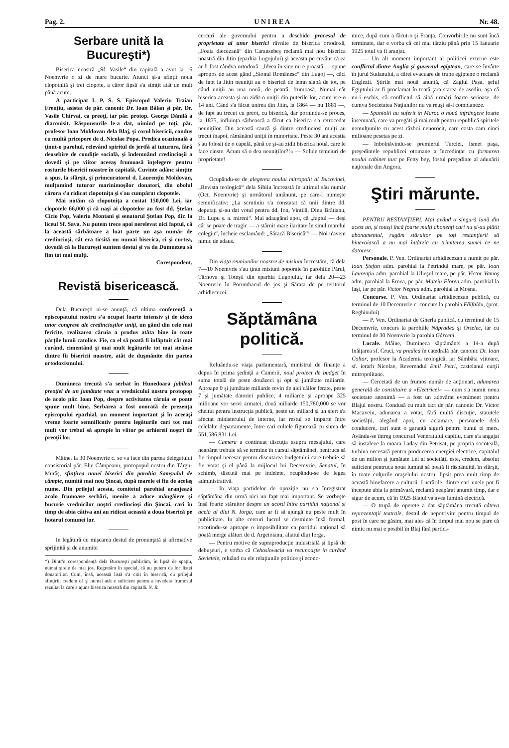Pag. 2. U N I R E A Nr. 48.
Serbare unită la Bucureşti*)
Biserica noastră „Sf. Vasile“ din capitală a avut la 16 Noemvrie o zi de mare bucurie. Atunci şi-a sfinţit noua clopotniţă şi trei clopote, a căror lipsă s'a simţit atât de mult până acum.
A participat I. P. S. S. Episcopul Valeriu Traian Frenţiu, asistat de păr. canonic Dr. Ioan Bălan şi păr. Dr. Vasile Chirvai, ca preoţi, iar păr. protop. George Dănilă a diaconisit. Răspunsurile le-a dat, uimind pe toţi, păr. profesor Ioan Moldovan dela Blaj, şi corul bisericii, condus cu multă pricepere de d. Nicolae Popa. Predica ocazională a ţinut-o parohul, relevând spiritul de jertfă al tuturora, fără deosebire de condiţie socială, şi îndemnând credincioşii a dovedi şi pe viitor aceeaş frumoasă înţelegere pentru rosturile bisericii noastre în capitală. Cuvinte adânc simţite a spus, la sfârşit, şi primcuratorul d. Laurenţiu Moldovan, mulţumind tuturor marinimoşilor donatori, din obolul cărora s'a ridicat clopotniţa şi s'au cumpărat clopotele.
Mai notăm că clopotniţa a costat 150,000 Lei, iar clopotele 66,000 şi că naşi ai clopotelor au fost dd. Ştefan Cicio Pop, Valeriu Montani şi senatorul Ştefan Pop, dir. la liceul Sf. Sava. Nu putem trece apoi nerelevat nici faptul, că la această sărbătoare a luat parte un aşa număr de credincioşi, cât era ticsită nu numai biserica, ci şi curtea, dovadă că la Bucureşti suntem destui şi va da Dumnezeu să fim tot mai mulţi.
Corespondent.
Revistă bisericească.
Dela Bucureşti ni-se anunţă, că ultima conferenţă a episcopatului nostru s'a ocupat foarte intensiv şi de ideea unor congrese ale credincioşilor uniţi, un gând din cele mai fericite, realizarea căruia a produs atâta bine în toate părţile lumii catolice. Fie, ca el să poată fi înfăptuit cât mai curând, cimentând şi mai mult legăturile tot mai strânse dintre fii bisericii noastre, atât de duşmănite din partea ortodoxismului.
Dumineca trecută s'a serbat în Hunedoara jubileul preoţiei de un jumătate veac a vrednicului nostru protopop de acolo păr. Ioan Pop, despre activitatea căruia se poate spune mult bine. Serbarea a fost onorată de prezenţa episcopului eparhial, un moment important şi în aceeaşi vreme foarte semnificativ pentru legăturile cari tot mai mult vor trebui să apropie în viitor pe arhiereii noştri de preoţii lor.
Mâine, la 30 Noemvrie c. se va face din partea delegatului consistorial păr. Elie Câmpeanu, protopopul nostru din Târgu-Murăş, sfinţirea nouei biserici din parohia Samşudul de câmpie, numită mai nou Şincai, după marele ei fiu de acelaş nume. Din prilejul acesta, comitetul parohial aranjează acolo frumoase serbări, menite a aduce mângâiere şi bucurie vrednicilor noştri credincioşi din Şincai, cari în timp de abia câtiva ani au ridicat această a doua biserică pe hotarul comunei lor.
In legătură cu mişcarea destul de pronunţată şi afirmative sprijinită şi de anumite
*) Dintr'o corespondenţă dela Bucureşti publicăm, în lipsă de spaţiu, numai şirele de mai jos. Regretăm în special, că nu putem da loc listei donatorilor. Cum, însă, această listă s'a citit în biserică, cu prilejul sfinţirii, credem că şi numai atât e suficient pentru a invedera frumosul rezultat la care a ajuns biserica noastră din capitală. N. R.
cercuri ale guvernului pentru a deschide procesul de proprietate al unor biserici râvnite de biserica ortodoxă, „Foaia diecezană“ din Caransebeş reclamă mai nou biserica noastră din Jitin (eparhia Lugojului) şi aceasta pe cuvânt că ea ar fi fost cândva ortodoxă. „Ideea în sine nu e proastă — spune apropos de acest gând „Sionul Românesc“ din Lugoj —, căci de fapt la Jitin neuniţii au o biserică de lemn slabă de tot, pe când uniţii au una nouă, de peatră, frumoasă. Numai cât biserica aceasta şi-au zidit-o uniţii din puterile lor, acum vre-o 14 ani. Când s'a făcut unirea din Jitin, la 1864 — nu 1881 —, de fapt au trecut cu preot, cu biserică, dar pornindu-se proces, la 1875, influinţa sârbească a făcut ca biserica s'a retrocedat neuniţilor. Din această cauză şi dintre credincioşi mulţi au trecut înapoi, rămânând uniţii în minoritate. Peste 30 ani aceştia s'au folosit de o capelă, până ce şi-au zidit biserica nouă, care le face cinste. Acum să o dea neuniţilor?!« — Solide temeiuri de proprietate!
Ocupându-se de alegerea noului mitropolit al Bucovinei, „Revista teologică“ dela Sibiiu încreastă în ultimul său număr (Oct. Noemvrie) şi următorul amănunt, pe care-l numeşte semnificativ: „La scrutiniu s'a constatat că unii dintre dd. deputaţi şi-au dat votul pentru dd. Ion, Vintilă, Dinu Brătianu, Dr. Lupu ş. a. mireni“. Mai adaugând apoi, că „faptul — deşi cât se poate de tragic — a stârnit mare ilaritate în sinul marelui colegiu“, încheie esclamând: „Săracă Biserică“! — Noi n'avem nimic de adaus.
Din viaţa reuniunilor noastre de misiuni încrestăm, că dela 7—10 Noemvrie s'au ţinut misiuni poporale în parohiile Părul, Târnova şi Toteşti din eparhia Lugojului, iar dela 20—23 Noemvrie în Porumbacul de jos şi Sărata de pe teritorul arhidiecezei.
Săptămâna politică.
Reluându-se viaţa parlamentară, ministrul de finanţe a depus în prima şedinţă a Camerii, noul proiect de budget în suma totală de peste douăzeci şi opt şi jumătate miliarde. Aproape 9 şi jumătate miliarde revin de aici căilor ferate, peste 7 şi jumătate datoriei publice, 4 miliarde şi aproape 325 milioane vor servi armatei, două miliarde 150,780,000 se vor cheltui pentru instrucţia publică, peste un miliard şi un sfert s'a afectat ministerului de interne, iar restul se imparte între celelalte departamente, între cari cultele figurează cu suma de 551,586,831 Lei.
— Camera a continuat discuţia asupra mesajului, care neapărat trebuie să se termine în cursul săptămânei, pentruca să fie timpul necesar pentru discutarea budgetului care trebuie să fie votat şi el până la mijlocul lui Decemvrie. Senatul, în schimb, discută mai pe indelete, ocupându-se de legea administrativă.
— In viaţa partidelor de opoziţie nu s'a înregistrat săptămâna din urmă nici un fapt mai important. Se vorbeşte însă foarte stăruitor despre un acord între partidul naţional şi acela al dlui N. Iorga, care ar fi să ajungă nu peste mult în publicitate. In alte cercuri lucrul se desminte însă formal, socotindu-se aproape o imposibilitate ca partidul naţional să poată merge alături de d. Argetoianu, aliatul dlui Iorga.
— Pentru motive de supraproducţie industrială şi lipsă de debuşeuri, e vorba că Cehoslovacia va recunoaşte în curând Sovietele, reluând cu ele relaţiunile politice şi econo-
mice, după cum a făcut-o şi Franţa. Convorbirile nu sunt încă terminate, dar e vorba că cel mai târziu până prin 15 Ianuarie 1925 totul va fi aranjat.
— Un alt moment important al politicei externe este conflictul dintre Anglia şi guvernul egiptean, care se învârte în jurul Sudanului, a cărei evacuare de trupe egiptene o reclamă Englezii. Ştirile mai nouă anunţă, că Zaglul Paşa, şeful Egiptului ar fi proclamat în toată ţara starea de asediu, aşa că nu-i eschis, că conflictul să aibă urmări foarte serioase, de cumva Societatea Naţiunilor nu va reuşi să-l compianeze.
— Spaniolii au suferit în Maroc o nouă înfrângere foarte însemnată, care va pregăti şi mai mult pentru republică spiritele nemulţumite cu acest război nenorocit, care costa cam cinci milioane pesetas pe zi.
— Inbolnăvindu-se premierul Turciei, Ismet paşa, preşedintele republicei otomane a încredinţat cu formarea noului cabinet turc pe Fetty bey, fostul preşedinte al adunării naţionale din Angora.
Ştiri mărunte.
PENTRU RESTANŢIERI. Mai având o singură lună din acest an, şi totuşi încă foarte mulţi abonenţi cari nu şi-au plătit abonamentul, rugăm stăruitor pe toţi restanţierii să binevoiască a nu mai întârzia cu trimiterea sumei ce ne datoresc.
Personale. P. Ven. Ordinariat arhidiecezan a numit pe păr. Ioan Ştefan adm. parohial la Petrindul mare, pe păr. Ioan Laurenţiu adm. parohial la Ulieşul mare, pe păr. Victor Vamoş adm. parohial la Ernea, pe păr. Mateiu Florea adm. parohial la Iaşi, iar pe păr. Victor Negrea adm. parohial la Moşna.
Concurse. P. Ven. Ordinariat arhidiecezan publică, cu terminul de 10 Decemvrie c. concurs la parohia Fălfalău, (prot. Reghinului).
— P. Ven. Ordinariat de Gherla publică, cu terminul de 15 Decemvrie, concurs la parohiile Năpradea şi Ortelec, iar cu terminul de 30 Noemvrie la parohia Gârceni.
Locale. Mâine, Dumineca săptămânei a 14-a după Inălţarea sf. Cruci, va predica în catedrală păr. canonic Dr. Ioan Coltor, profesor la Academia teologică, iar Sâmbăta viitoare, sf. ierarh Nicolae, Reverendul Emil Petri, castelanul curţii mitropolitane.
— Cercetată de un frumos număr de acţionari, adunarea generală de constituire a »Electricei« — cum s'a numit noua societate anonimă — a fost un adevărat eveniment pentru Blajul nostru. Condusă cu mult tact de păr. canonic Dr. Victor Macaveiu, adunarea a votat, fără multă discuţie, statutele societăţii, alegând apoi, cu aclamare, persoanele dela conducere, cari sunt o garanţă sigură pentru bunul ei mers. Avându-se întreg concursul Veneratului capitlu, care s'a angajat să instaleze la moara Laday din Petrisat, pe propria socoteală, turbina necesară pentru producerea energiei electrice, capitalul de un milion şi jumătate Lei al societăţii este, credem, absolut suficient pentruca noua lumină să poată fi răspândită, în sfârşit, în toate colţurile oraşelului nostru, lipsit prea mult timp de această binefacere a culturii. Lucrările, dintre cari unele pot fi începute abia la primăvară, reclamă neapărat anumit timp, dar e sigur de acum, că în 1925 Blajul va avea lumină electrică.
— O trupă de operete a dat săptămâna trecută câteva reprezentaţii teatrale, destul de nepotrivite pentru timpul de post în care ne găsim, mai ales că în timpul mai nou se pare că nimic nu mai e posibil în Blaj fără partici-